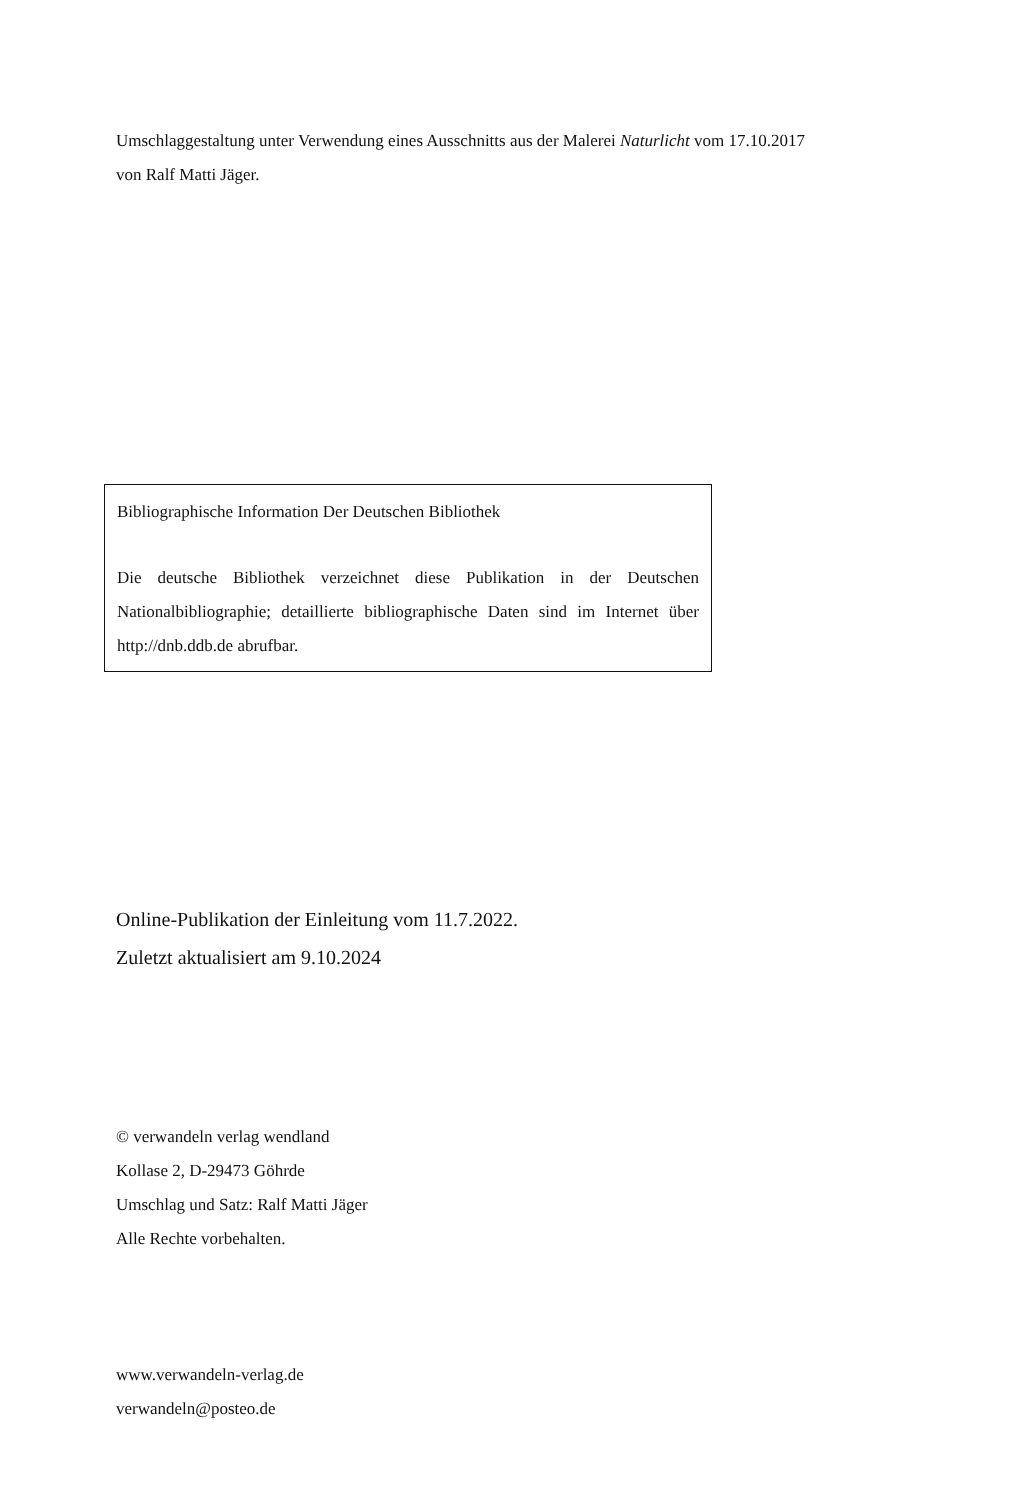Umschlaggestaltung unter Verwendung eines Ausschnitts aus der Malerei Naturlicht vom 17.10.2017
von Ralf Matti Jäger.
Bibliographische Information Der Deutschen Bibliothek
Die deutsche Bibliothek verzeichnet diese Publikation in der Deutschen Nationalbibliographie; detaillierte bibliographische Daten sind im Internet über http://dnb.ddb.de abrufbar.
Online-Publikation der Einleitung vom 11.7.2022.
Zuletzt aktualisiert am 9.10.2024
© verwandeln verlag wendland
Kollase 2, D-29473 Göhrde
Umschlag und Satz: Ralf Matti Jäger
Alle Rechte vorbehalten.
www.verwandeln-verlag.de
verwandeln@posteo.de